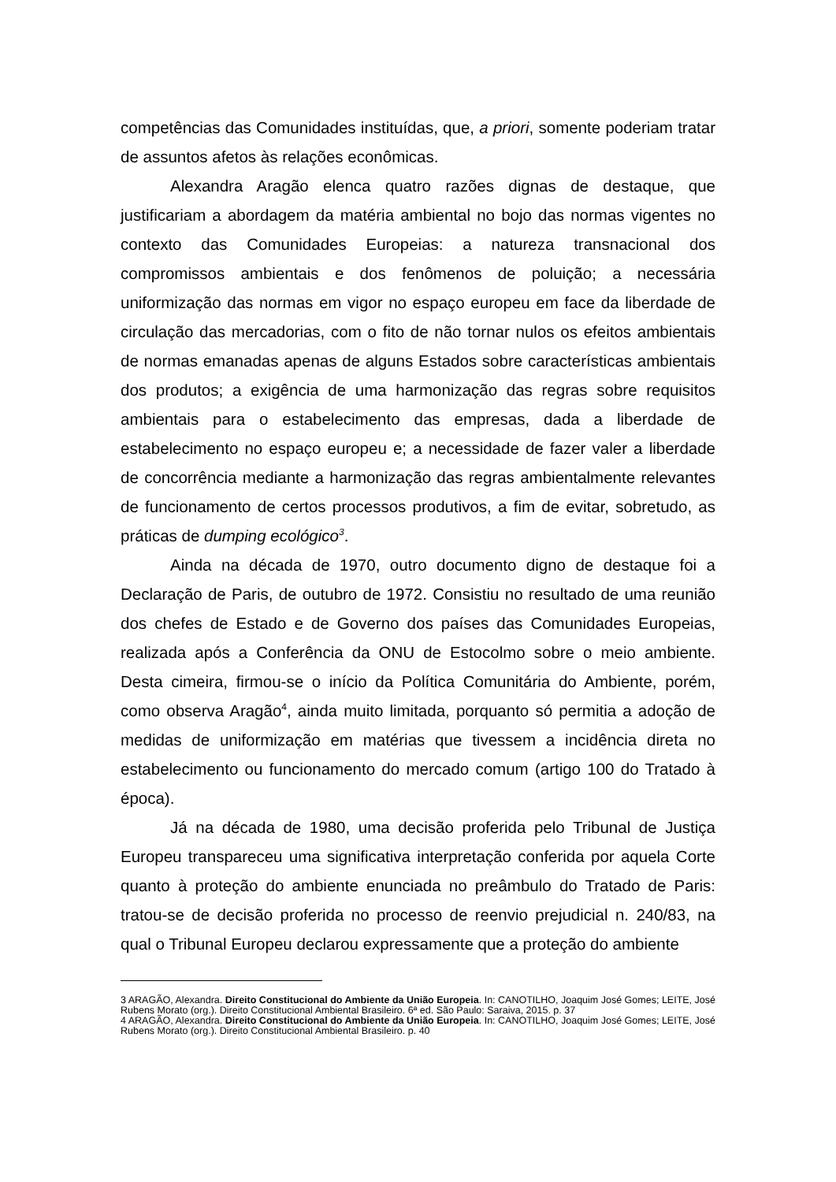competências das Comunidades instituídas, que, a priori, somente poderiam tratar de assuntos afetos às relações econômicas.
Alexandra Aragão elenca quatro razões dignas de destaque, que justificariam a abordagem da matéria ambiental no bojo das normas vigentes no contexto das Comunidades Europeias: a natureza transnacional dos compromissos ambientais e dos fenômenos de poluição; a necessária uniformização das normas em vigor no espaço europeu em face da liberdade de circulação das mercadorias, com o fito de não tornar nulos os efeitos ambientais de normas emanadas apenas de alguns Estados sobre características ambientais dos produtos; a exigência de uma harmonização das regras sobre requisitos ambientais para o estabelecimento das empresas, dada a liberdade de estabelecimento no espaço europeu e; a necessidade de fazer valer a liberdade de concorrência mediante a harmonização das regras ambientalmente relevantes de funcionamento de certos processos produtivos, a fim de evitar, sobretudo, as práticas de dumping ecológico<sup>3</sup>.
Ainda na década de 1970, outro documento digno de destaque foi a Declaração de Paris, de outubro de 1972. Consistiu no resultado de uma reunião dos chefes de Estado e de Governo dos países das Comunidades Europeias, realizada após a Conferência da ONU de Estocolmo sobre o meio ambiente. Desta cimeira, firmou-se o início da Política Comunitária do Ambiente, porém, como observa Aragão<sup>4</sup>, ainda muito limitada, porquanto só permitia a adoção de medidas de uniformização em matérias que tivessem a incidência direta no estabelecimento ou funcionamento do mercado comum (artigo 100 do Tratado à época).
Já na década de 1980, uma decisão proferida pelo Tribunal de Justiça Europeu transpareceu uma significativa interpretação conferida por aquela Corte quanto à proteção do ambiente enunciada no preâmbulo do Tratado de Paris: tratou-se de decisão proferida no processo de reenvio prejudicial n. 240/83, na qual o Tribunal Europeu declarou expressamente que a proteção do ambiente
3 ARAGÃO, Alexandra. Direito Constitucional do Ambiente da União Europeia. In: CANOTILHO, Joaquim José Gomes; LEITE, José Rubens Morato (org.). Direito Constitucional Ambiental Brasileiro. 6ª ed. São Paulo: Saraiva, 2015. p. 37
4 ARAGÃO, Alexandra. Direito Constitucional do Ambiente da União Europeia. In: CANOTILHO, Joaquim José Gomes; LEITE, José Rubens Morato (org.). Direito Constitucional Ambiental Brasileiro. p. 40